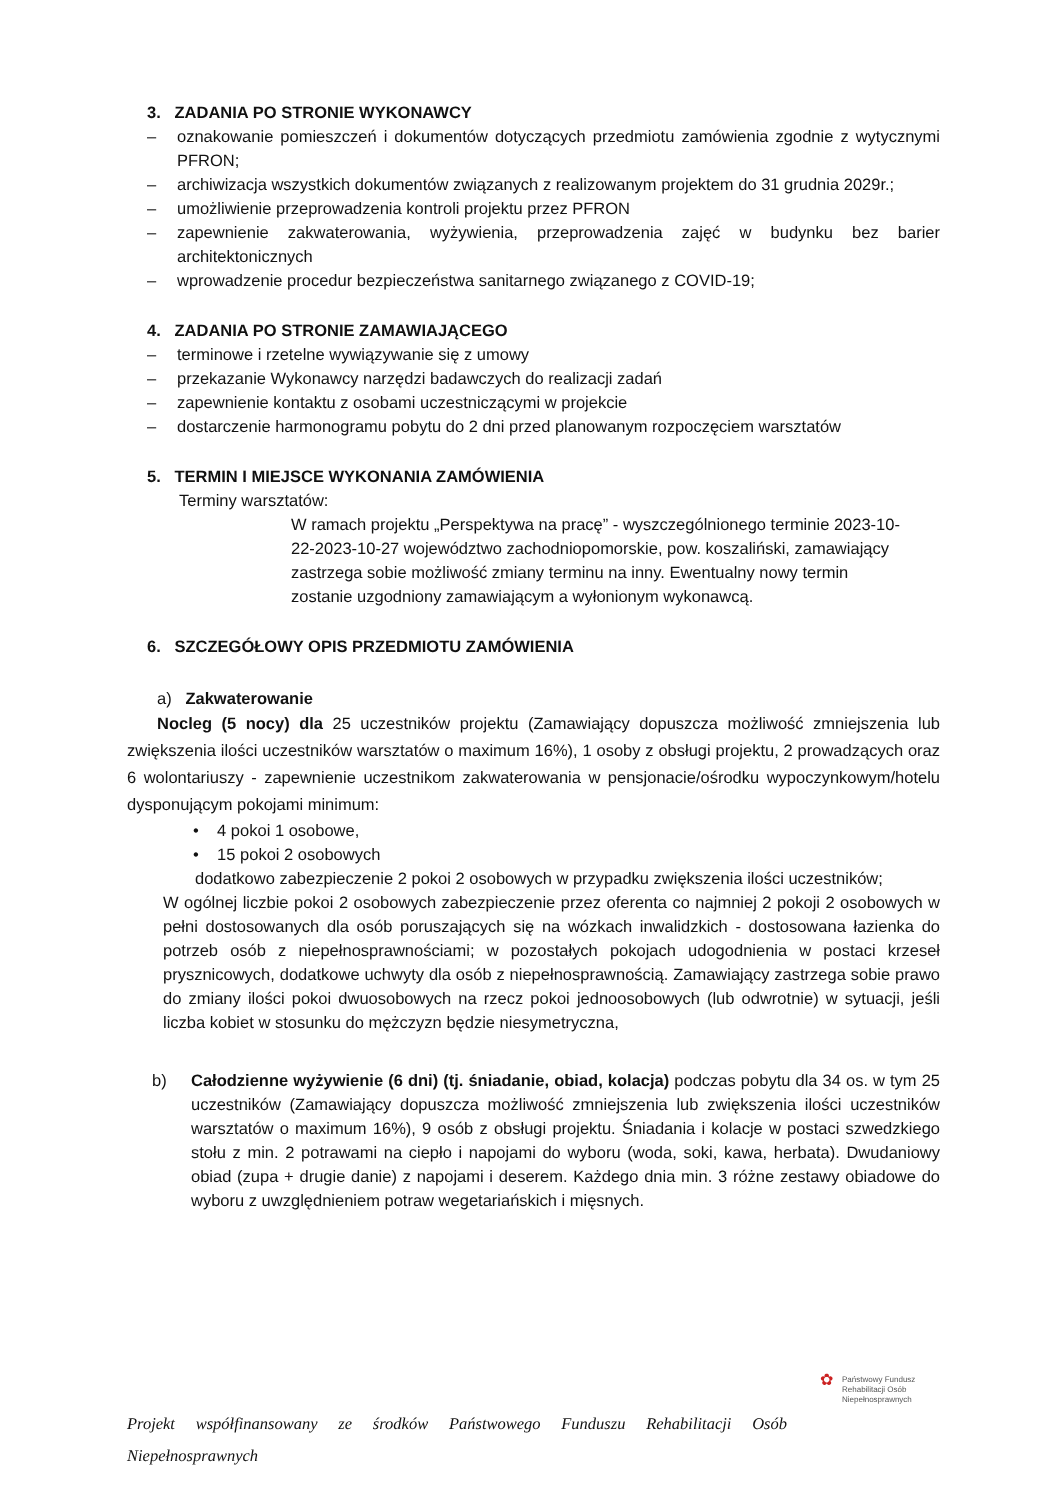3. ZADANIA PO STRONIE WYKONAWCY
– oznakowanie pomieszczeń i dokumentów dotyczących przedmiotu zamówienia zgodnie z wytycznymi PFRON;
– archiwizacja wszystkich dokumentów związanych z realizowanym projektem do 31 grudnia 2029r.;
– umożliwienie przeprowadzenia kontroli projektu przez PFRON
– zapewnienie zakwaterowania, wyżywienia, przeprowadzenia zajęć w budynku bez barier architektonicznych
– wprowadzenie procedur bezpieczeństwa sanitarnego związanego z COVID-19;
4. ZADANIA PO STRONIE ZAMAWIAJĄCEGO
– terminowe i rzetelne wywiązywanie się z umowy
– przekazanie Wykonawcy narzędzi badawczych do realizacji zadań
– zapewnienie kontaktu z osobami uczestniczącymi w projekcie
– dostarczenie harmonogramu pobytu do 2 dni przed planowanym rozpoczęciem warsztatów
5. TERMIN I MIEJSCE WYKONANIA ZAMÓWIENIA
Terminy warsztatów:
W ramach projektu „Perspektywa na pracę” - wyszczególnionego terminie 2023-10-22-2023-10-27 województwo zachodniopomorskie, pow. koszaliński, zamawiający zastrzega sobie możliwość zmiany terminu na inny. Ewentualny nowy termin zostanie uzgodniony zamawiającym a wyłonionym wykonawcą.
6. SZCZEGÓŁOWY OPIS PRZEDMIOTU ZAMÓWIENIA
a) Zakwaterowanie
Nocleg (5 nocy) dla 25 uczestników projektu (Zamawiający dopuszcza możliwość zmniejszenia lub zwiększenia ilości uczestników warsztatów o maximum 16%), 1 osoby z obsługi projektu, 2 prowadzących oraz 6 wolontariuszy - zapewnienie uczestnikom zakwaterowania w pensjonacie/ośrodku wypoczynkowym/hotelu dysponującym pokojami minimum:
• 4 pokoi 1 osobowe,
• 15 pokoi 2 osobowych
dodatkowo zabezpieczenie 2 pokoi 2 osobowych w przypadku zwiększenia ilości uczestników;
W ogólnej liczbie pokoi 2 osobowych zabezpieczenie przez oferenta co najmniej 2 pokoji 2 osobowych w pełni dostosowanych dla osób poruszających się na wózkach inwalidzkich - dostosowana łazienka do potrzeb osób z niepełnosprawnościami; w pozostałych pokojach udogodnienia w postaci krzeseł prysznicowych, dodatkowe uchwyty dla osób z niepełnosprawnością. Zamawiający zastrzega sobie prawo do zmiany ilości pokoi dwuosobowych na rzecz pokoi jednoosobowych (lub odwrotnie) w sytuacji, jeśli liczba kobiet w stosunku do mężczyzn będzie niesymetryczna,
b) Całodzienne wyżywienie (6 dni) (tj. śniadanie, obiad, kolacja) podczas pobytu dla 34 os. w tym 25 uczestników (Zamawiający dopuszcza możliwość zmniejszenia lub zwiększenia ilości uczestników warsztatów o maximum 16%), 9 osób z obsługi projektu. Śniadania i kolacje w postaci szwedzkiego stołu z min. 2 potrawami na ciepło i napojami do wyboru (woda, soki, kawa, herbata). Dwudaniowy obiad (zupa + drugie danie) z napojami i deserem. Każdego dnia min. 3 różne zestawy obiadowe do wyboru z uwzględnieniem potraw wegetariańskich i mięsnych.
✿ Państwowy Fundusz
Rehabilitacji Osób
Niepełnosprawnych
Projekt współfinansowany ze środków Państwowego Funduszu Rehabilitacji Osób Niepełnosprawnych